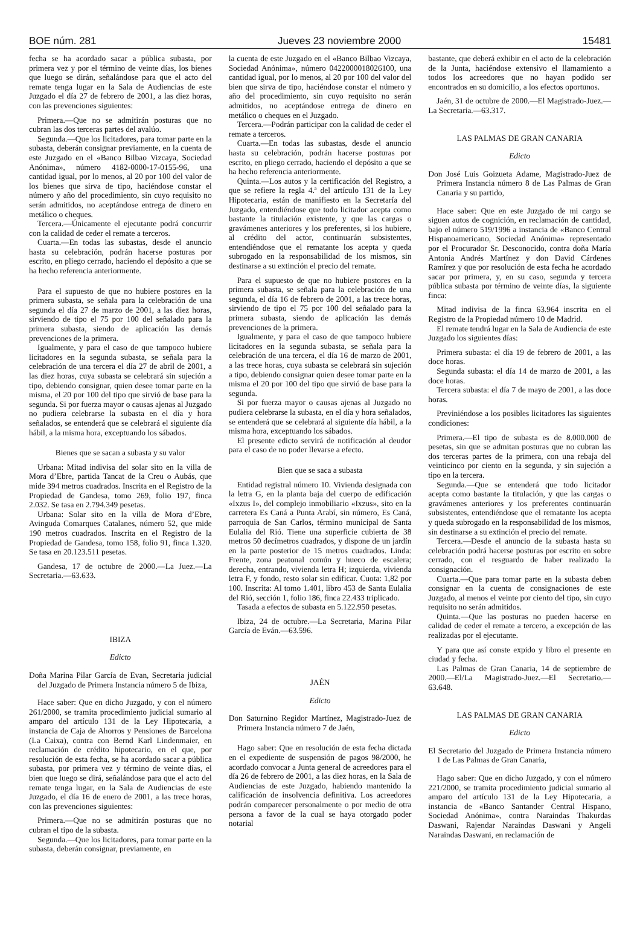BOE núm. 281 Jueves 23 noviembre 2000 15481
fecha se ha acordado sacar a pública subasta, por primera vez y por el término de veinte días, los bienes que luego se dirán, señalándose para que el acto del remate tenga lugar en la Sala de Audiencias de este Juzgado el día 27 de febrero de 2001, a las diez horas, con las prevenciones siguientes:
Primera.—Que no se admitirán posturas que no cubran las dos terceras partes del avalúo.
Segunda.—Que los licitadores, para tomar parte en la subasta, deberán consignar previamente, en la cuenta de este Juzgado en el «Banco Bilbao Vizcaya, Sociedad Anónima», número 4182-0000-17-0155-96, una cantidad igual, por lo menos, al 20 por 100 del valor de los bienes que sirva de tipo, haciéndose constar el número y año del procedimiento, sin cuyo requisito no serán admitidos, no aceptándose entrega de dinero en metálico o cheques.
Tercera.—Únicamente el ejecutante podrá concurrir con la calidad de ceder el remate a terceros.
Cuarta.—En todas las subastas, desde el anuncio hasta su celebración, podrán hacerse posturas por escrito, en pliego cerrado, haciendo el depósito a que se ha hecho referencia anteriormente.
Para el supuesto de que no hubiere postores en la primera subasta, se señala para la celebración de una segunda el día 27 de marzo de 2001, a las diez horas, sirviendo de tipo el 75 por 100 del señalado para la primera subasta, siendo de aplicación las demás prevenciones de la primera.
Igualmente, y para el caso de que tampoco hubiere licitadores en la segunda subasta, se señala para la celebración de una tercera el día 27 de abril de 2001, a las diez horas, cuya subasta se celebrará sin sujeción a tipo, debiendo consignar, quien desee tomar parte en la misma, el 20 por 100 del tipo que sirvió de base para la segunda. Si por fuerza mayor o causas ajenas al Juzgado no pudiera celebrarse la subasta en el día y hora señalados, se entenderá que se celebrará el siguiente día hábil, a la misma hora, exceptuando los sábados.
Bienes que se sacan a subasta y su valor
Urbana: Mitad indivisa del solar sito en la villa de Mora d’Ebre, partida Tancat de la Creu o Aubás, que mide 394 metros cuadrados. Inscrita en el Registro de la Propiedad de Gandesa, tomo 269, folio 197, finca 2.032. Se tasa en 2.794.349 pesetas.
Urbana: Solar sito en la villa de Mora d’Ebre, Avinguda Comarques Catalanes, número 52, que mide 190 metros cuadrados. Inscrita en el Registro de la Propiedad de Gandesa, tomo 158, folio 91, finca 1.320. Se tasa en 20.123.511 pesetas.
Gandesa, 17 de octubre de 2000.—La Juez.—La Secretaria.—63.633.
IBIZA
Edicto
Doña Marina Pilar García de Evan, Secretaria judicial del Juzgado de Primera Instancia número 5 de Ibiza,
Hace saber: Que en dicho Juzgado, y con el número 261/2000, se tramita procedimiento judicial sumario al amparo del artículo 131 de la Ley Hipotecaria, a instancia de Caja de Ahorros y Pensiones de Barcelona (La Caixa), contra con Bernd Karl Lindenmaier, en reclamación de crédito hipotecario, en el que, por resolución de esta fecha, se ha acordado sacar a pública subasta, por primera vez y término de veinte días, el bien que luego se dirá, señalándose para que el acto del remate tenga lugar, en la Sala de Audiencias de este Juzgado, el día 16 de enero de 2001, a las trece horas, con las prevenciones siguientes:
Primera.—Que no se admitirán posturas que no cubran el tipo de la subasta.
Segunda.—Que los licitadores, para tomar parte en la subasta, deberán consignar, previamente, en
la cuenta de este Juzgado en el «Banco Bilbao Vizcaya, Sociedad Anónima», número 0422000018026100, una cantidad igual, por lo menos, al 20 por 100 del valor del bien que sirva de tipo, haciéndose constar el número y año del procedimiento, sin cuyo requisito no serán admitidos, no aceptándose entrega de dinero en metálico o cheques en el Juzgado.
Tercera.—Podrán participar con la calidad de ceder el remate a terceros.
Cuarta.—En todas las subastas, desde el anuncio hasta su celebración, podrán hacerse posturas por escrito, en pliego cerrado, haciendo el depósito a que se ha hecho referencia anteriormente.
Quinta.—Los autos y la certificación del Registro, a que se refiere la regla 4.ª del artículo 131 de la Ley Hipotecaria, están de manifiesto en la Secretaría del Juzgado, entendiéndose que todo licitador acepta como bastante la titulación existente, y que las cargas o gravámenes anteriores y los preferentes, si los hubiere, al crédito del actor, continuarán subsistentes, entendiéndose que el rematante los acepta y queda subrogado en la responsabilidad de los mismos, sin destinarse a su extinción el precio del remate.
Para el supuesto de que no hubiere postores en la primera subasta, se señala para la celebración de una segunda, el día 16 de febrero de 2001, a las trece horas, sirviendo de tipo el 75 por 100 del señalado para la primera subasta, siendo de aplicación las demás prevenciones de la primera.
Igualmente, y para el caso de que tampoco hubiere licitadores en la segunda subasta, se señala para la celebración de una tercera, el día 16 de marzo de 2001, a las trece horas, cuya subasta se celebrará sin sujeción a tipo, debiendo consignar quien desee tomar parte en la misma el 20 por 100 del tipo que sirvió de base para la segunda.
Si por fuerza mayor o causas ajenas al Juzgado no pudiera celebrarse la subasta, en el día y hora señalados, se entenderá que se celebrará al siguiente día hábil, a la misma hora, exceptuando los sábados.
El presente edicto servirá de notificación al deudor para el caso de no poder llevarse a efecto.
Bien que se saca a subasta
Entidad registral número 10. Vivienda designada con la letra G, en la planta baja del cuerpo de edificación «Ixzus I», del complejo inmobiliario «Ixzus», sito en la carretera Es Caná a Punta Arabí, sin número, Es Caná, parroquia de San Carlos, término municipal de Santa Eulalia del Rió. Tiene una superficie cubierta de 38 metros 50 decímetros cuadrados, y dispone de un jardín en la parte posterior de 15 metros cuadrados. Linda: Frente, zona peatonal común y hueco de escalera; derecha, entrando, vivienda letra H; izquierda, vivienda letra F, y fondo, resto solar sin edificar. Cuota: 1,82 por 100. Inscrita: Al tomo 1.401, libro 453 de Santa Eulalia del Rió, sección 1, folio 186, finca 22.433 triplicado.
Tasada a efectos de subasta en 5.122.950 pesetas.
Ibiza, 24 de octubre.—La Secretaria, Marina Pilar García de Eván.—63.596.
JAÉN
Edicto
Don Saturnino Regidor Martínez, Magistrado-Juez de Primera Instancia número 7 de Jaén,
Hago saber: Que en resolución de esta fecha dictada en el expediente de suspensión de pagos 98/2000, he acordado convocar a Junta general de acreedores para el día 26 de febrero de 2001, a las diez horas, en la Sala de Audiencias de este Juzgado, habiendo mantenido la calificación de insolvencia definitiva. Los acreedores podrán comparecer personalmente o por medio de otra persona a favor de la cual se haya otorgado poder notarial
bastante, que deberá exhibir en el acto de la celebración de la Junta, haciéndose extensivo el llamamiento a todos los acreedores que no hayan podido ser encontrados en su domicilio, a los efectos oportunos.
Jaén, 31 de octubre de 2000.—El Magistrado-Juez.—La Secretaria.—63.317.
LAS PALMAS DE GRAN CANARIA
Edicto
Don José Luis Goizueta Adame, Magistrado-Juez de Primera Instancia número 8 de Las Palmas de Gran Canaria y su partido,
Hace saber: Que en este Juzgado de mi cargo se siguen autos de cognición, en reclamación de cantidad, bajo el número 519/1996 a instancia de «Banco Central Hispanoamericano, Sociedad Anónima» representado por el Procurador Sr. Desconocido, contra doña María Antonia Andrés Martínez y don David Cárdenes Ramírez y que por resolución de esta fecha he acordado sacar por primera, y, en su caso, segunda y tercera pública subasta por término de veinte días, la siguiente finca:
Mitad indivisa de la finca 63.964 inscrita en el Registro de la Propiedad número 10 de Madrid.
El remate tendrá lugar en la Sala de Audiencia de este Juzgado los siguientes días:
Primera subasta: el día 19 de febrero de 2001, a las doce horas.
Segunda subasta: el día 14 de marzo de 2001, a las doce horas.
Tercera subasta: el día 7 de mayo de 2001, a las doce horas.
Previniéndose a los posibles licitadores las siguientes condiciones:
Primera.—El tipo de subasta es de 8.000.000 de pesetas, sin que se admitan posturas que no cubran las dos terceras partes de la primera, con una rebaja del veinticinco por ciento en la segunda, y sin sujeción a tipo en la tercera.
Segunda.—Que se entenderá que todo licitador acepta como bastante la titulación, y que las cargas o gravámenes anteriores y los preferentes continuarán subsistentes, entendiéndose que el rematante los acepta y queda subrogado en la responsabilidad de los mismos, sin destinarse a su extinción el precio del remate.
Tercera.—Desde el anuncio de la subasta hasta su celebración podrá hacerse posturas por escrito en sobre cerrado, con el resguardo de haber realizado la consignación.
Cuarta.—Que para tomar parte en la subasta deben consignar en la cuenta de consignaciones de este Juzgado, al menos el veinte por ciento del tipo, sin cuyo requisito no serán admitidos.
Quinta.—Que las posturas no pueden hacerse en calidad de ceder el remate a tercero, a excepción de las realizadas por el ejecutante.
Y para que así conste expido y libro el presente en ciudad y fecha.
Las Palmas de Gran Canaria, 14 de septiembre de 2000.—El/La Magistrado-Juez.—El Secretario.—63.648.
LAS PALMAS DE GRAN CANARIA
Edicto
El Secretario del Juzgado de Primera Instancia número 1 de Las Palmas de Gran Canaria,
Hago saber: Que en dicho Juzgado, y con el número 221/2000, se tramita procedimiento judicial sumario al amparo del artículo 131 de la Ley Hipotecaria, a instancia de «Banco Santander Central Hispano, Sociedad Anónima», contra Naraindas Thakurdas Daswani, Rajendar Naraindas Daswani y Angeli Naraindas Daswani, en reclamación de